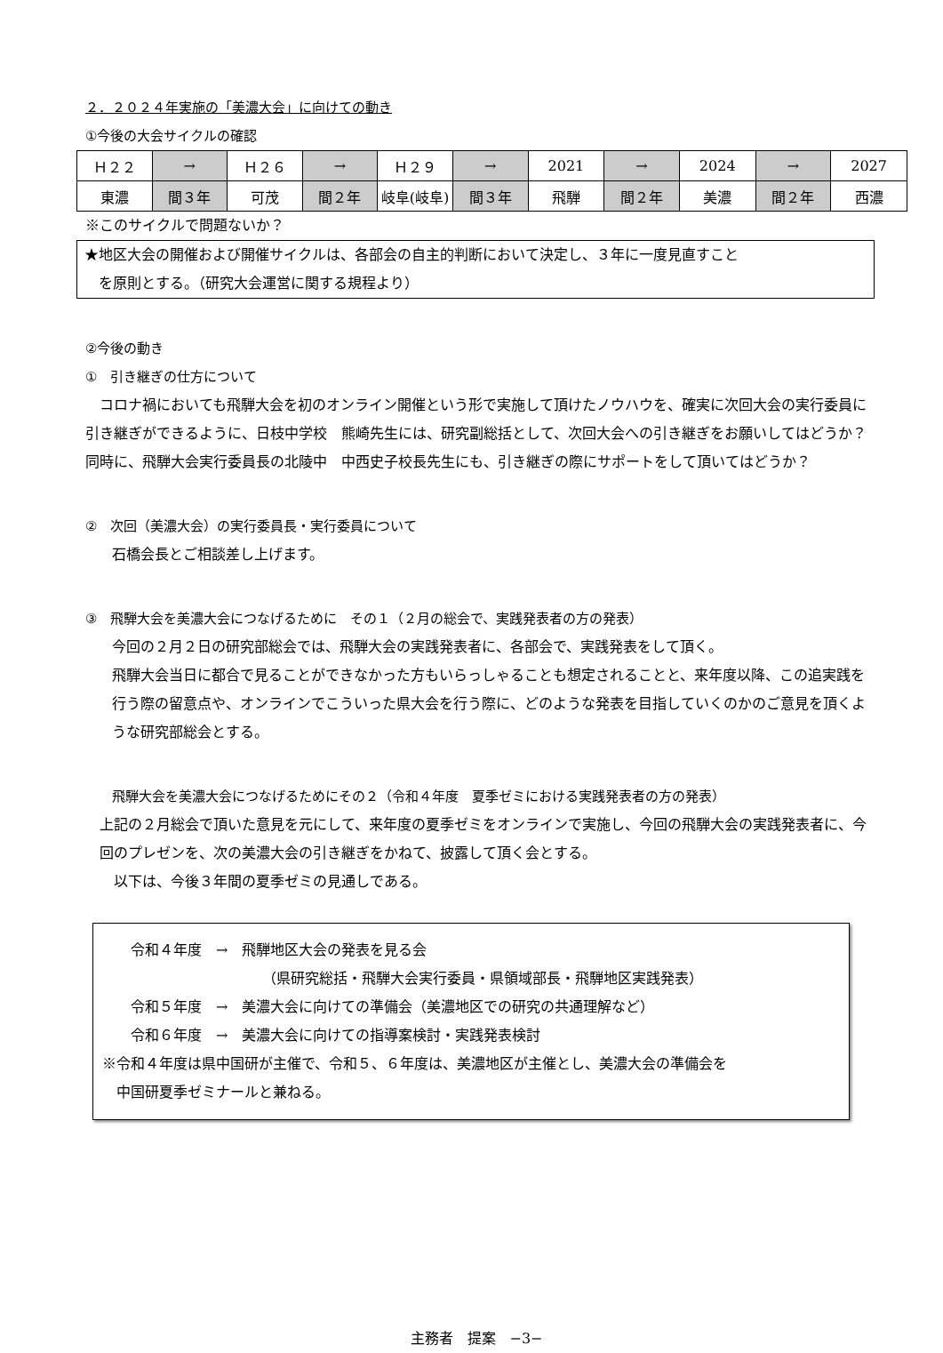２．２０２４年実施の「美濃大会」に向けての動き
①今後の大会サイクルの確認
| Ｈ２２ | → | Ｈ２６ | → | Ｈ２９ | → | 2021 | → | 2024 | → | 2027 |
| 東濃 | 間３年 | 可茂 | 間２年 | 岐阜(岐阜) | 間３年 | 飛騨 | 間２年 | 美濃 | 間２年 | 西濃 |
※このサイクルで問題ないか？
★地区大会の開催および開催サイクルは、各部会の自主的判断において決定し、３年に一度見直すこと
　を原則とする。（研究大会運営に関する規程より）
②今後の動き
①　引き継ぎの仕方について
　コロナ禍においても飛騨大会を初のオンライン開催という形で実施して頂けたノウハウを、確実に次回大会の実行委員に引き継ぎができるように、日枝中学校　熊崎先生には、研究副総括として、次回大会への引き継ぎをお願いしてはどうか？同時に、飛騨大会実行委員長の北陵中　中西史子校長先生にも、引き継ぎの際にサポートをして頂いてはどうか？
②　次回（美濃大会）の実行委員長・実行委員について
石橋会長とご相談差し上げます。
③　飛騨大会を美濃大会につなげるために　その１（２月の総会で、実践発表者の方の発表）
今回の２月２日の研究部総会では、飛騨大会の実践発表者に、各部会で、実践発表をして頂く。
飛騨大会当日に都合で見ることができなかった方もいらっしゃることも想定されることと、来年度以降、この追実践を行う際の留意点や、オンラインでこういった県大会を行う際に、どのような発表を目指していくのかのご意見を頂くような研究部総会とする。
飛騨大会を美濃大会につなげるためにその２（令和４年度　夏季ゼミにおける実践発表者の方の発表）
上記の２月総会で頂いた意見を元にして、来年度の夏季ゼミをオンラインで実施し、今回の飛騨大会の実践発表者に、今回のプレゼンを、次の美濃大会の引き継ぎをかねて、披露して頂く会とする。
　以下は、今後３年間の夏季ゼミの見通しである。
　　令和４年度　→　飛騨地区大会の発表を見る会
（県研究総括・飛騨大会実行委員・県領域部長・飛騨地区実践発表）
　　令和５年度　→　美濃大会に向けての準備会（美濃地区での研究の共通理解など）
　　令和６年度　→　美濃大会に向けての指導案検討・実践発表検討
※令和４年度は県中国研が主催で、令和５、６年度は、美濃地区が主催とし、美濃大会の準備会を
　中国研夏季ゼミナールと兼ねる。
主務者　提案　−3−